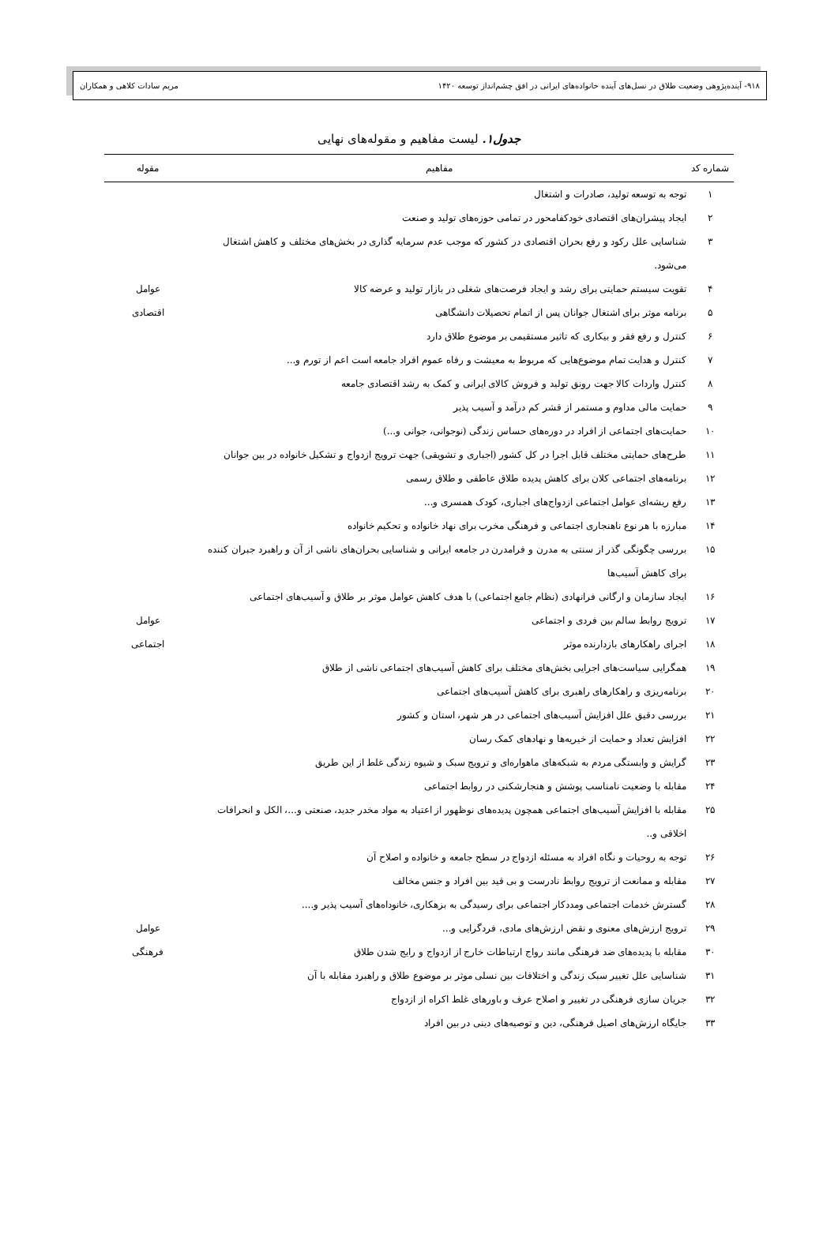۹۱۸- آینده‌پژوهی وضعیت طلاق در نسل‌های آینده خانواده‌های ایرانی در افق چشم‌انداز توسعه ۱۴۲۰ مریم سادات کلاهی و همکاران
جدول۱. لیست مفاهیم و مقوله‌های نهایی
| شماره کد | مفاهیم | مقوله |
| --- | --- | --- |
| ۱ | توجه به توسعه تولید، صادرات و اشتغال | عوامل اقتصادی |
| ۲ | ایجاد پیشران‌های اقتصادی خودکفامحور در تمامی حوزه‌های تولید و صنعت | |
| ۳ | شناسایی علل رکود و رفع بحران اقتصادی در کشور که موجب عدم سرمایه گذاری در بخش‌های مختلف و کاهش اشتغال می‌شود. | |
| ۴ | تقویت سیستم حمایتی برای رشد و ایجاد فرصت‌های شغلی در بازار تولید و عرضه کالا | |
| ۵ | برنامه موثر برای اشتغال جوانان پس از اتمام تحصیلات دانشگاهی | |
| ۶ | کنترل و رفع فقر و بیکاری که تاثیر مستقیمی بر موضوع طلاق دارد | |
| ۷ | کنترل و هدایت تمام موضوع‌هایی که مربوط به معیشت و رفاه عموم افراد جامعه است اعم از تورم و... | |
| ۸ | کنترل واردات کالا جهت رونق تولید و فروش کالای ایرانی و کمک به رشد اقتصادی جامعه | |
| ۹ | حمایت مالی مداوم و مستمر از قشر کم درآمد و آسیب پذیر | |
| ۱۰ | حمایت‌های اجتماعی از افراد در دوره‌های حساس زندگی (نوجوانی، جوانی و...) | عوامل اجتماعی |
| ۱۱ | طرح‌های حمایتی مختلف قابل اجرا در کل کشور (اجباری و تشویقی) جهت ترویج ازدواج و تشکیل خانواده در بین جوانان | |
| ۱۲ | برنامه‌های اجتماعی کلان برای کاهش پدیده طلاق عاطفی و طلاق رسمی | |
| ۱۳ | رفع ریشه‌ای عوامل اجتماعی ازدواج‌های اجباری، کودک همسری و... | |
| ۱۴ | مبارزه با هر نوع ناهنجاری اجتماعی و فرهنگی مخرب برای نهاد خانواده و تحکیم خانواده | |
| ۱۵ | بررسی چگونگی گذر از سنتی به مدرن و فرامدرن در جامعه ایرانی و شناسایی بحران‌های ناشی از آن و راهبرد جبران کننده برای کاهش آسیب‌ها | |
| ۱۶ | ایجاد سازمان و ارگانی فرانهادی (نظام جامع اجتماعی) با هدف کاهش عوامل موثر بر طلاق و آسیب‌های اجتماعی | |
| ۱۷ | ترویج روابط سالم بین فردی و اجتماعی | |
| ۱۸ | اجرای راهکارهای بازدارنده موثر | |
| ۱۹ | همگرایی سیاست‌های اجرایی بخش‌های مختلف برای کاهش آسیب‌های اجتماعی ناشی از طلاق | |
| ۲۰ | برنامه‌ریزی و راهکارهای راهبری برای کاهش آسیب‌های اجتماعی | |
| ۲۱ | بررسی دقیق علل افزایش آسیب‌های اجتماعی در هر شهر، استان و کشور | |
| ۲۲ | افزایش تعداد و حمایت از خیریه‌ها و نهادهای کمک رسان | |
| ۲۳ | گرایش و وابستگی مردم به شبکه‌های ماهواره‌ای و ترویج سبک و شیوه زندگی غلط از این طریق | |
| ۲۴ | مقابله با وضعیت نامناسب پوشش و هنجارشکنی در روابط اجتماعی | |
| ۲۵ | مقابله با افزایش آسیب‌های اجتماعی همچون پدیده‌های نوظهور از اعتیاد به مواد مخدر جدید، صنعتی و...، الکل و انحرافات اخلاقی و.. | |
| ۲۶ | توجه به روحیات و نگاه افراد به مسئله ازدواج در سطح جامعه و خانواده و اصلاح آن | عوامل فرهنگی |
| ۲۷ | مقابله و ممانعت از ترویج روابط نادرست و بی قید بین افراد و جنس مخالف | |
| ۲۸ | گسترش خدمات اجتماعی ومددکار اجتماعی برای رسیدگی به بزهکاری، خانوداه‌های آسیب پذیر و.... | |
| ۲۹ | ترویج ارزش‌های معنوی و نقض ارزش‌های مادی، فردگرایی و... | |
| ۳۰ | مقابله با پدیده‌های ضد فرهنگی مانند رواج ارتباطات خارج از ازدواج و رایج شدن طلاق | |
| ۳۱ | شناسایی علل تغییر سبک زندگی و اختلافات بین نسلی موثر بر موضوع طلاق و راهبرد مقابله با آن | |
| ۳۲ | جریان سازی فرهنگی در تغییر و اصلاح عرف و باورهای غلط اکراه از ازدواج | |
| ۳۳ | جایگاه ارزش‌های اصیل فرهنگی، دین و توصیه‌های دینی در بین افراد | |